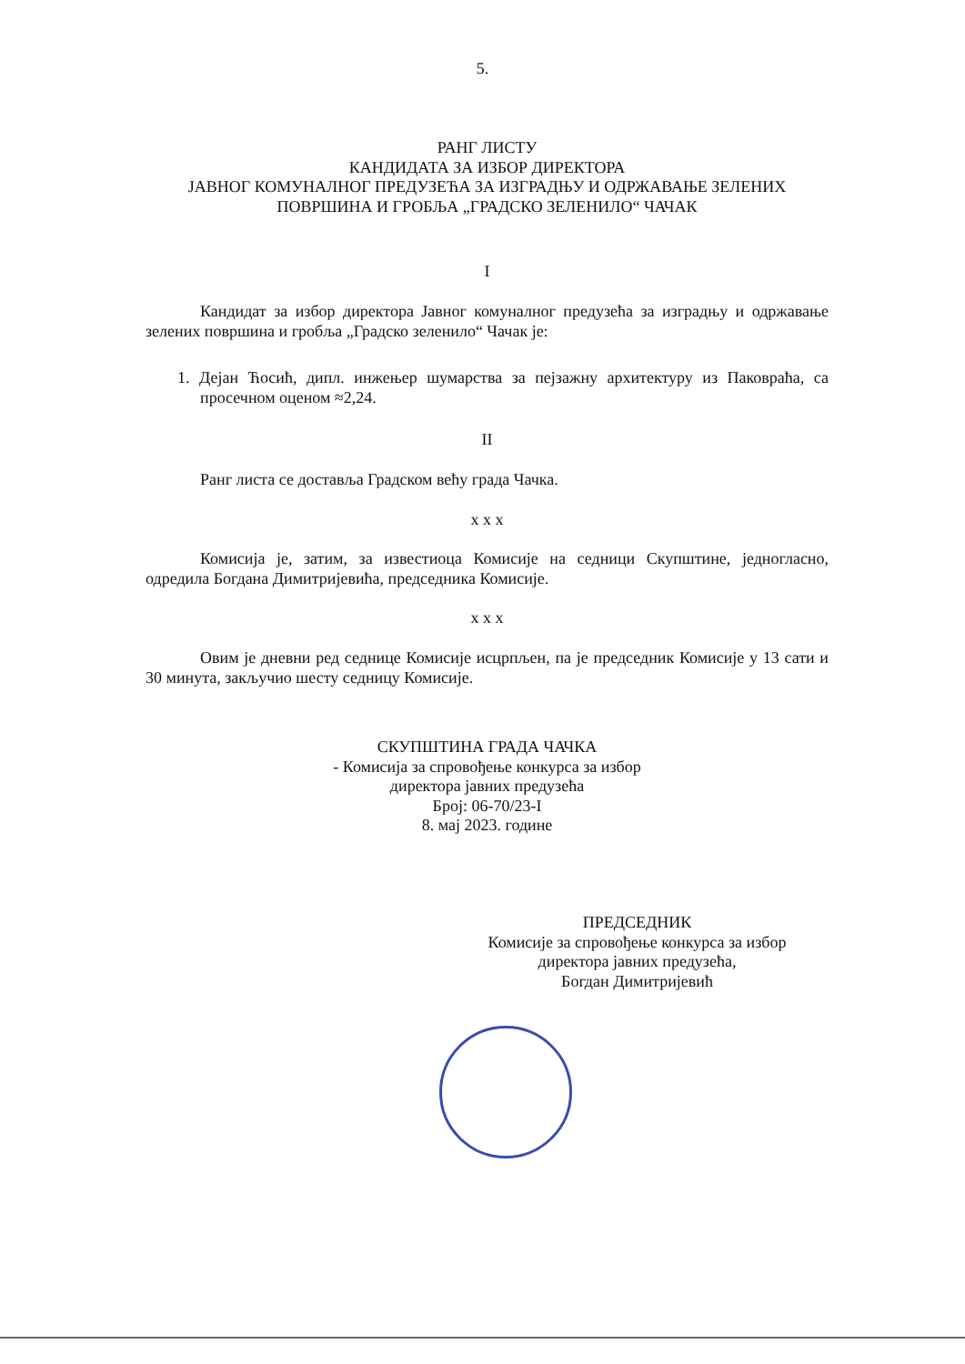5.
РАНГ ЛИСТУ
КАНДИДАТА ЗА ИЗБОР ДИРЕКТОРА
ЈАВНОГ КОМУНАЛНОГ ПРЕДУЗЕЋА ЗА ИЗГРАДЊУ И ОДРЖАВАЊЕ ЗЕЛЕНИХ ПОВРШИНА И ГРОБЉА „ГРАДСКО ЗЕЛЕНИЛО“ ЧАЧАК
I
Кандидат за избор директора Јавног комуналног предузећа за изградњу и одржавање зелених површина и гробља „Градско зеленило“ Чачак је:
1. Дејан Ћосић, дипл. инжењер шумарства за пејзажну архитектуру из Паковраћа, са просечном оценом ≈2,24.
II
Ранг листа се доставља Градском већу града Чачка.
x x x
Комисија је, затим, за известиоца Комисије на седници Скупштине, једногласно, одредила Богдана Димитријевића, председника Комисије.
x x x
Овим је дневни ред седнице Комисије исцрпљен, па је председник Комисије у 13 сати и 30 минута, закључио шесту седницу Комисије.
СКУПШТИНА ГРАДА ЧАЧКА
- Комисија за спровођење конкурса за избор
директора јавних предузећа
Број: 06-70/23-I
8. мај 2023. године
ПРЕДСЕДНИК
Комисије за спровођење конкурса за избор
директора јавних предузећа,
Богдан Димитријевић